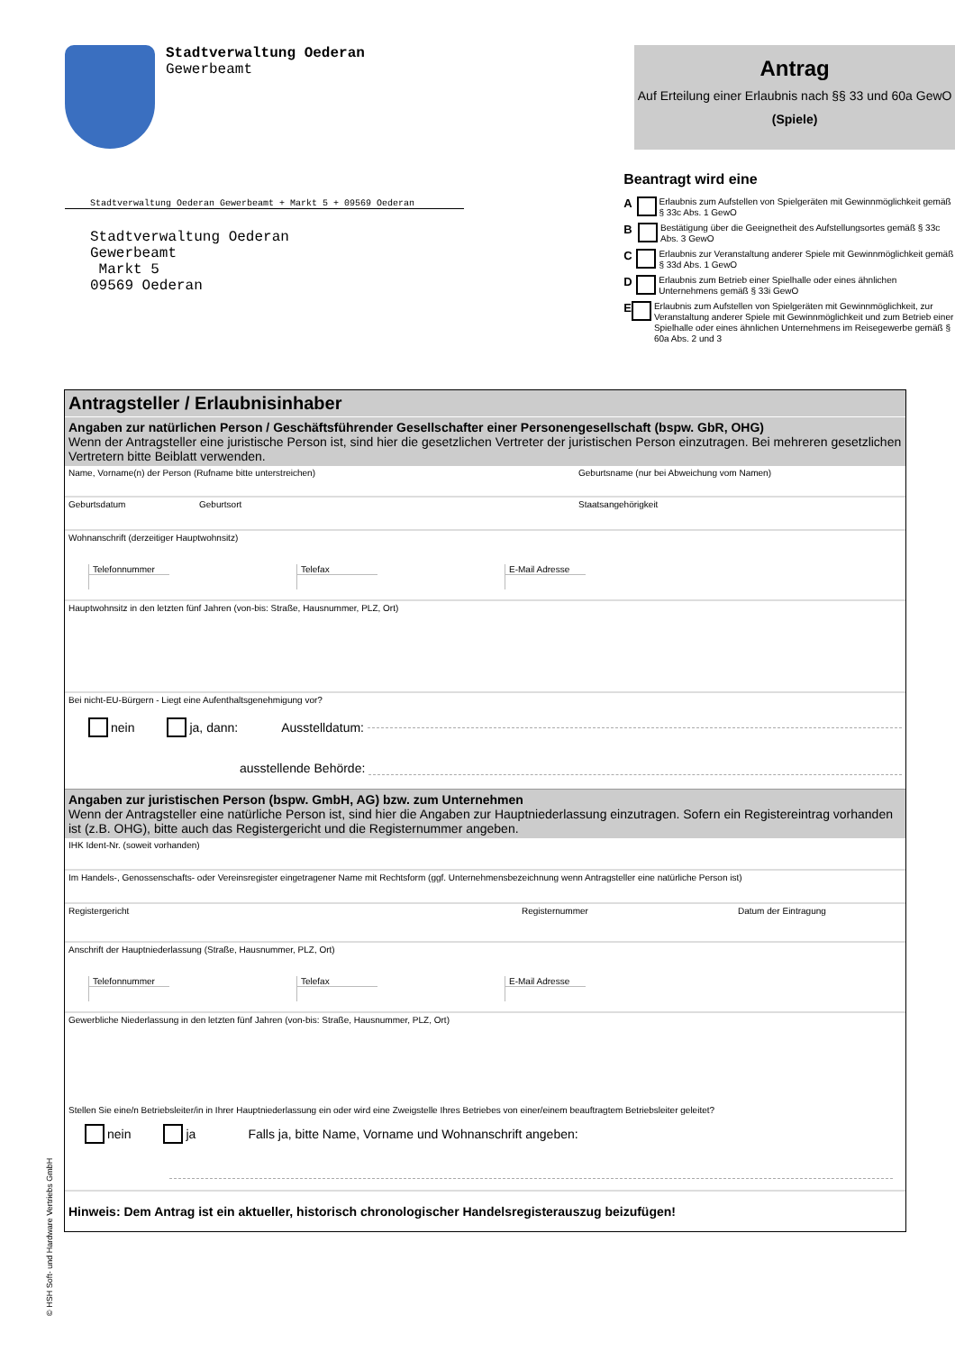Stadtverwaltung Oederan
Gewerbeamt
Stadtverwaltung Oederan Gewerbeamt + Markt 5 + 09569 Oederan
Stadtverwaltung Oederan
Gewerbeamt
Markt 5
09569 Oederan
Antrag
Auf Erteilung einer Erlaubnis nach §§ 33 und 60a GewO
(Spiele)
Beantragt wird eine
A
Erlaubnis zum Aufstellen von Spielgeräten mit Gewinnmöglichkeit gemäß § 33c Abs. 1 GewO
B
Bestätigung über die Geeignetheit des Aufstellungsortes gemäß § 33c Abs. 3 GewO
C
Erlaubnis zur Veranstaltung anderer Spiele mit Gewinnmöglichkeit gemäß § 33d Abs. 1 GewO
D
Erlaubnis zum Betrieb einer Spielhalle oder eines ähnlichen Unternehmens gemäß § 33i GewO
E
Erlaubnis zum Aufstellen von Spielgeräten mit Gewinnmöglichkeit, zur Veranstaltung anderer Spiele mit Gewinnmöglichkeit und zum Betrieb einer Spielhalle oder eines ähnlichen Unternehmens im Reisegewerbe gemäß § 60a Abs. 2 und 3
Antragsteller / Erlaubnisinhaber
Angaben zur natürlichen Person / Geschäftsführender Gesellschafter einer Personengesellschaft (bspw. GbR, OHG)
Wenn der Antragsteller eine juristische Person ist, sind hier die gesetzlichen Vertreter der juristischen Person einzutragen. Bei mehreren gesetzlichen Vertretern bitte Beiblatt verwenden.
Name, Vorname(n) der Person (Rufname bitte unterstreichen) Geburtsname (nur bei Abweichung vom Namen)
Geburtsdatum Geburtsort Staatsangehörigkeit
Wohnanschrift (derzeitiger Hauptwohnsitz)
Telefonnummer Telefax E-Mail Adresse
Hauptwohnsitz in den letzten fünf Jahren (von-bis: Straße, Hausnummer, PLZ, Ort)
Bei nicht-EU-Bürgern - Liegt eine Aufenthaltsgenehmigung vor?
nein
ja, dann: Ausstelldatum:
ausstellende Behörde:
Angaben zur juristischen Person (bspw. GmbH, AG) bzw. zum Unternehmen
Wenn der Antragsteller eine natürliche Person ist, sind hier die Angaben zur Hauptniederlassung einzutragen. Sofern ein Registereintrag vorhanden ist (z.B. OHG), bitte auch das Registergericht und die Registernummer angeben.
IHK Ident-Nr. (soweit vorhanden)
Im Handels-, Genossenschafts- oder Vereinsregister eingetragener Name mit Rechtsform (ggf. Unternehmensbezeichnung wenn Antragsteller eine natürliche Person ist)
Registergericht Registernummer Datum der Eintragung
Anschrift der Hauptniederlassung (Straße, Hausnummer, PLZ, Ort)
Telefonnummer Telefax E-Mail Adresse
Gewerbliche Niederlassung in den letzten fünf Jahren (von-bis: Straße, Hausnummer, PLZ, Ort)
Stellen Sie eine/n Betriebsleiter/in in Ihrer Hauptniederlassung ein oder wird eine Zweigstelle Ihres Betriebes von einer/einem beauftragtem Betriebsleiter geleitet?
nein
ja Falls ja, bitte Name, Vorname und Wohnanschrift angeben:
Hinweis: Dem Antrag ist ein aktueller, historisch chronologischer Handelsregisterauszug beizufügen!
© HSH Soft- und Hardware Vertriebs GmbH